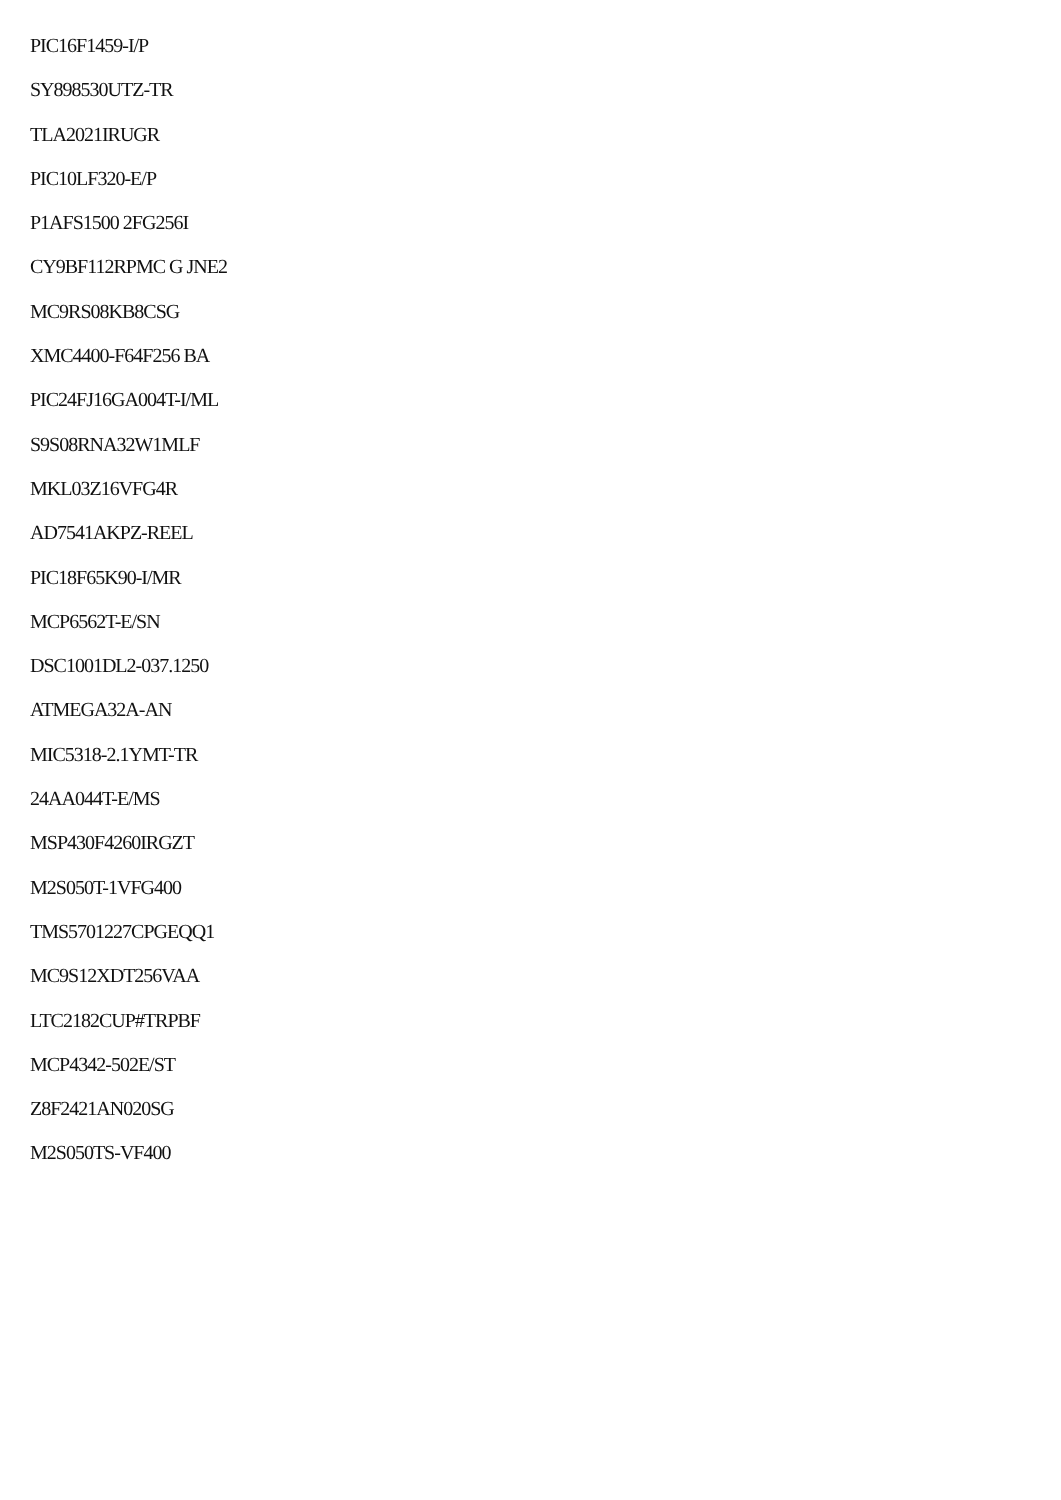PIC16F1459-I/P
SY898530UTZ-TR
TLA2021IRUGR
PIC10LF320-E/P
P1AFS1500 2FG256I
CY9BF112RPMC G JNE2
MC9RS08KB8CSG
XMC4400-F64F256 BA
PIC24FJ16GA004T-I/ML
S9S08RNA32W1MLF
MKL03Z16VFG4R
AD7541AKPZ-REEL
PIC18F65K90-I/MR
MCP6562T-E/SN
DSC1001DL2-037.1250
ATMEGA32A-AN
MIC5318-2.1YMT-TR
24AA044T-E/MS
MSP430F4260IRGZT
M2S050T-1VFG400
TMS5701227CPGEQQ1
MC9S12XDT256VAA
LTC2182CUP#TRPBF
MCP4342-502E/ST
Z8F2421AN020SG
M2S050TS-VF400